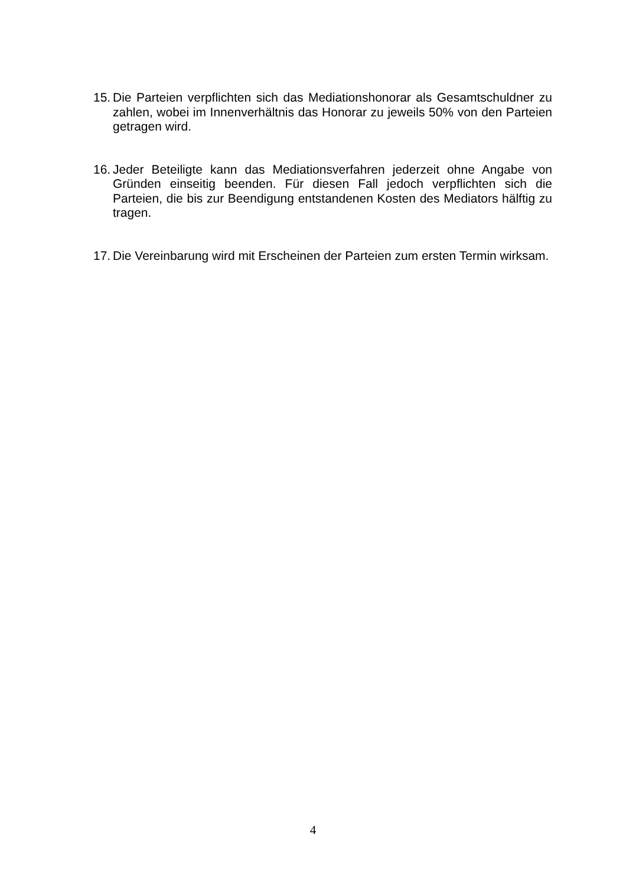15. Die Parteien verpflichten sich das Mediationshonorar als Gesamtschuldner zu zahlen, wobei im Innenverhältnis das Honorar zu jeweils 50% von den Parteien getragen wird.
16. Jeder Beteiligte kann das Mediationsverfahren jederzeit ohne Angabe von Gründen einseitig beenden. Für diesen Fall jedoch verpflichten sich die Parteien, die bis zur Beendigung entstandenen Kosten des Mediators hälftig zu tragen.
17. Die Vereinbarung wird mit Erscheinen der Parteien zum ersten Termin wirksam.
4